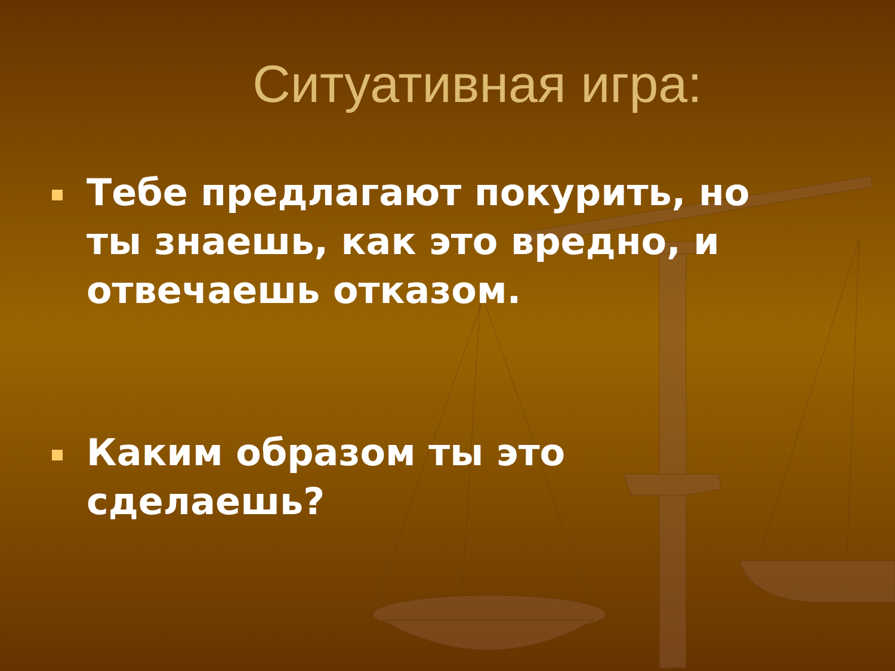Ситуативная игра:
Тебе предлагают покурить, но ты знаешь, как это вредно, и отвечаешь отказом.
Каким образом ты это сделаешь?